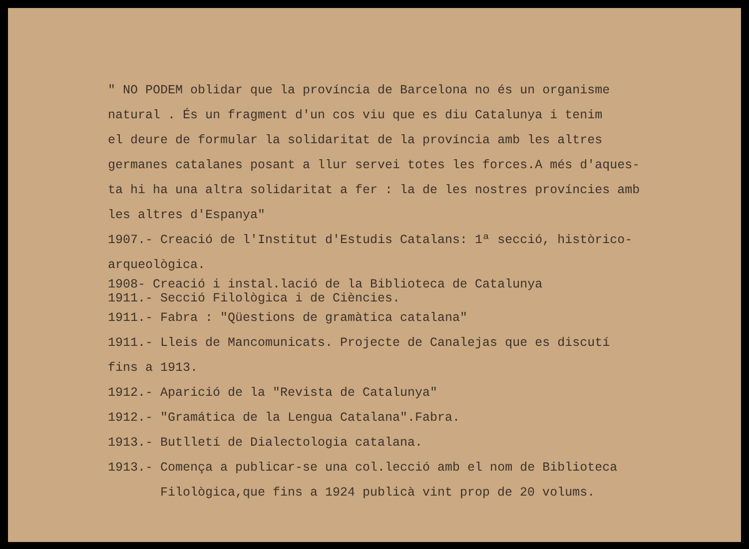" NO PODEM oblidar que la província de Barcelona no és un organisme
natural . És un fragment d'un cos viu que es diu Catalunya i tenim
el deure de formular la solidaritat de la província amb les altres
germanes catalanes posant a llur servei totes les forces.A més d'aques-
ta hi ha una altra solidaritat a fer : la de les nostres províncies amb
les altres d'Espanya"
1907.- Creació de l'Institut d'Estudis Catalans: 1ª secció, històrico-
arqueològica.
1908- Creació i instal.lació de la Biblioteca de Catalunya
1911.- Secció Filològica i de Ciències.
1911.- Fabra : "Qüestions de gramàtica catalana"
1911.- Lleis de Mancomunicats. Projecte de Canalejas que es discutí
fins a 1913.
1912.- Aparició de la "Revista de Catalunya"
1912.- "Gramática de la Lengua Catalana".Fabra.
1913.- Butlletí de Dialectologia catalana.
1913.- Comença a publicar-se una col.lecció amb el nom de Biblioteca
Filològica,que fins a 1924 publicà vint prop de 20 volums.